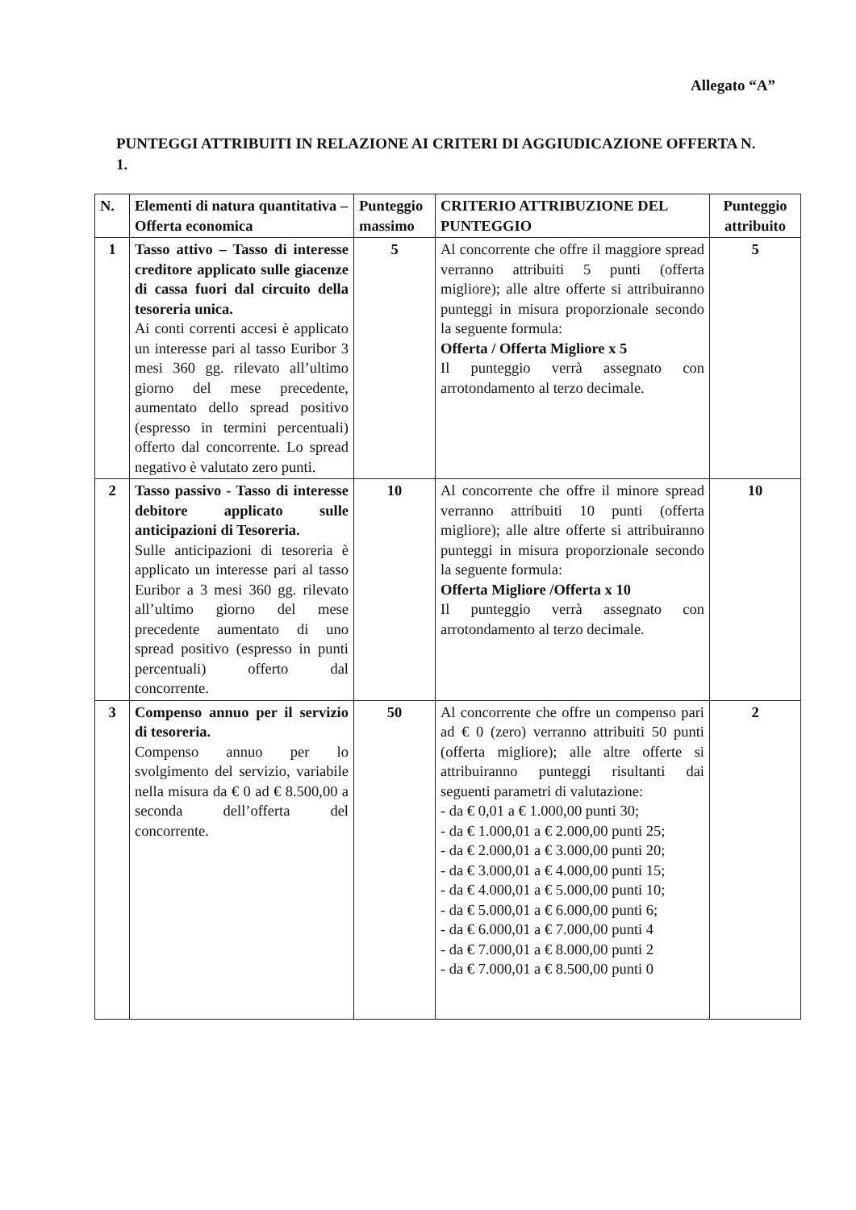Allegato “A”
PUNTEGGI ATTRIBUITI IN RELAZIONE AI CRITERI DI AGGIUDICAZIONE OFFERTA N. 1.
| N. | Elementi di natura quantitativa – Offerta economica | Punteggio massimo | CRITERIO ATTRIBUZIONE DEL PUNTEGGIO | Punteggio attribuito |
| --- | --- | --- | --- | --- |
| 1 | Tasso attivo – Tasso di interesse creditore applicato sulle giacenze di cassa fuori dal circuito della tesoreria unica. Ai conti correnti accesi è applicato un interesse pari al tasso Euribor 3 mesi 360 gg. rilevato all’ultimo giorno del mese precedente, aumentato dello spread positivo (espresso in termini percentuali) offerto dal concorrente. Lo spread negativo è valutato zero punti. | 5 | Al concorrente che offre il maggiore spread verranno attribuiti 5 punti (offerta migliore); alle altre offerte si attribuiranno punteggi in misura proporzionale secondo la seguente formula: Offerta / Offerta Migliore x 5 Il punteggio verrà assegnato con arrotondamento al terzo decimale. | 5 |
| 2 | Tasso passivo - Tasso di interesse debitore applicato sulle anticipazioni di Tesoreria. Sulle anticipazioni di tesoreria è applicato un interesse pari al tasso Euribor a 3 mesi 360 gg. rilevato all’ultimo giorno del mese precedente aumentato di uno spread positivo (espresso in punti percentuali) offerto dal concorrente. | 10 | Al concorrente che offre il minore spread verranno attribuiti 10 punti (offerta migliore); alle altre offerte si attribuiranno punteggi in misura proporzionale secondo la seguente formula: Offerta Migliore /Offerta x 10 Il punteggio verrà assegnato con arrotondamento al terzo decimale. | 10 |
| 3 | Compenso annuo per il servizio di tesoreria. Compenso annuo per lo svolgimento del servizio, variabile nella misura da € 0 ad € 8.500,00 a seconda dell’offerta del concorrente. | 50 | Al concorrente che offre un compenso pari ad € 0 (zero) verranno attribuiti 50 punti (offerta migliore); alle altre offerte si attribuiranno punteggi risultanti dai seguenti parametri di valutazione: - da € 0,01 a € 1.000,00 punti 30; - da € 1.000,01 a € 2.000,00 punti 25; - da € 2.000,01 a € 3.000,00 punti 20; - da € 3.000,01 a € 4.000,00 punti 15; - da € 4.000,01 a € 5.000,00 punti 10; - da € 5.000,01 a € 6.000,00 punti 6; - da € 6.000,01 a € 7.000,00 punti 4 - da € 7.000,01 a € 8.000,00 punti 2 - da € 7.000,01 a € 8.500,00 punti 0 | 2 |